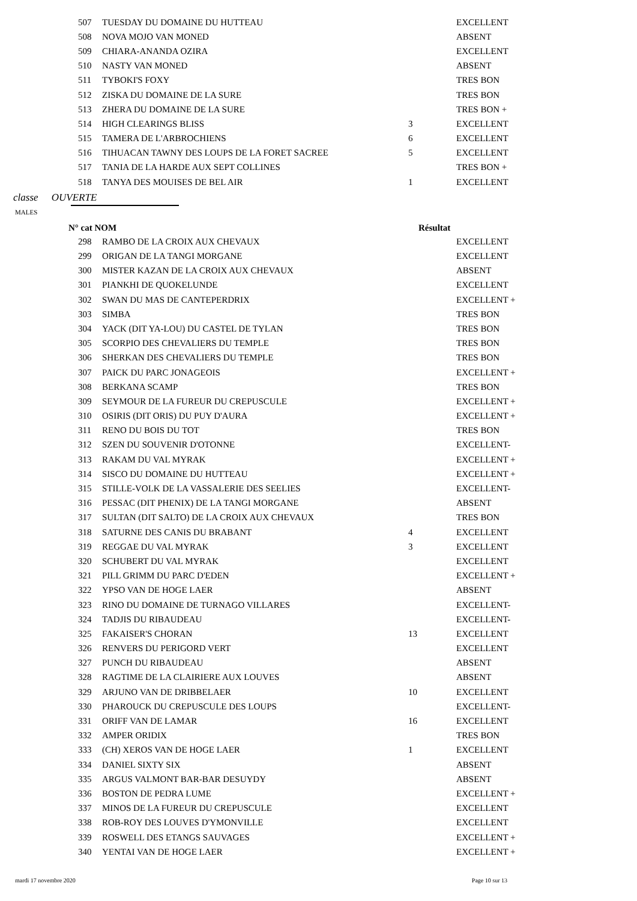| 507 | TUESDAY DU DOMAINE DU HUTTEAU | | EXCELLENT |
| 508 | NOVA MOJO VAN MONED | | ABSENT |
| 509 | CHIARA-ANANDA OZIRA | | EXCELLENT |
| 510 | NASTY VAN MONED | | ABSENT |
| 511 | TYBOKI'S FOXY | | TRES BON |
| 512 | ZISKA DU DOMAINE DE LA SURE | | TRES BON |
| 513 | ZHERA DU DOMAINE DE LA SURE | | TRES BON + |
| 514 | HIGH CLEARINGS BLISS | 3 | EXCELLENT |
| 515 | TAMERA DE L'ARBROCHIENS | 6 | EXCELLENT |
| 516 | TIHUACAN TAWNY DES LOUPS DE LA FORET SACREE | 5 | EXCELLENT |
| 517 | TANIA DE LA HARDE AUX SEPT COLLINES | | TRES BON + |
| 518 | TANYA DES MOUISES DE BEL AIR | 1 | EXCELLENT |
classe OUVERTE
MALES
N° cat NOM Résultat
| 298 | RAMBO DE LA CROIX AUX CHEVAUX | | EXCELLENT |
| 299 | ORIGAN DE LA TANGI MORGANE | | EXCELLENT |
| 300 | MISTER KAZAN DE LA CROIX AUX CHEVAUX | | ABSENT |
| 301 | PIANKHI DE QUOKELUNDE | | EXCELLENT |
| 302 | SWAN DU MAS DE CANTEPERDRIX | | EXCELLENT + |
| 303 | SIMBA | | TRES BON |
| 304 | YACK (DIT YA-LOU) DU CASTEL DE TYLAN | | TRES BON |
| 305 | SCORPIO DES CHEVALIERS DU TEMPLE | | TRES BON |
| 306 | SHERKAN DES CHEVALIERS DU TEMPLE | | TRES BON |
| 307 | PAICK DU PARC JONAGEOIS | | EXCELLENT + |
| 308 | BERKANA SCAMP | | TRES BON |
| 309 | SEYMOUR DE LA FUREUR DU CREPUSCULE | | EXCELLENT + |
| 310 | OSIRIS (DIT ORIS) DU PUY D'AURA | | EXCELLENT + |
| 311 | RENO DU BOIS DU TOT | | TRES BON |
| 312 | SZEN DU SOUVENIR D'OTONNE | | EXCELLENT- |
| 313 | RAKAM DU VAL MYRAK | | EXCELLENT + |
| 314 | SISCO DU DOMAINE DU HUTTEAU | | EXCELLENT + |
| 315 | STILLE-VOLK DE LA VASSALERIE DES SEELIES | | EXCELLENT- |
| 316 | PESSAC (DIT PHENIX) DE LA TANGI MORGANE | | ABSENT |
| 317 | SULTAN (DIT SALTO) DE LA CROIX AUX CHEVAUX | | TRES BON |
| 318 | SATURNE DES CANIS DU BRABANT | 4 | EXCELLENT |
| 319 | REGGAE DU VAL MYRAK | 3 | EXCELLENT |
| 320 | SCHUBERT DU VAL MYRAK | | EXCELLENT |
| 321 | PILL GRIMM DU PARC D'EDEN | | EXCELLENT + |
| 322 | YPSO VAN DE HOGE LAER | | ABSENT |
| 323 | RINO DU DOMAINE DE TURNAGO VILLARES | | EXCELLENT- |
| 324 | TADJIS DU RIBAUDEAU | | EXCELLENT- |
| 325 | FAKAISER'S CHORAN | 13 | EXCELLENT |
| 326 | RENVERS DU PERIGORD VERT | | EXCELLENT |
| 327 | PUNCH DU RIBAUDEAU | | ABSENT |
| 328 | RAGTIME DE LA CLAIRIERE AUX LOUVES | | ABSENT |
| 329 | ARJUNO VAN DE DRIBBELAER | 10 | EXCELLENT |
| 330 | PHAROUCK DU CREPUSCULE DES LOUPS | | EXCELLENT- |
| 331 | ORIFF VAN DE LAMAR | 16 | EXCELLENT |
| 332 | AMPER ORIDIX | | TRES BON |
| 333 | (CH) XEROS VAN DE HOGE LAER | 1 | EXCELLENT |
| 334 | DANIEL SIXTY SIX | | ABSENT |
| 335 | ARGUS VALMONT BAR-BAR DESUYDY | | ABSENT |
| 336 | BOSTON DE PEDRA LUME | | EXCELLENT + |
| 337 | MINOS DE LA FUREUR DU CREPUSCULE | | EXCELLENT |
| 338 | ROB-ROY DES LOUVES D'YMONVILLE | | EXCELLENT |
| 339 | ROSWELL DES ETANGS SAUVAGES | | EXCELLENT + |
| 340 | YENTAI VAN DE HOGE LAER | | EXCELLENT + |
mardi 17 novembre 2020 Page 10 sur 13